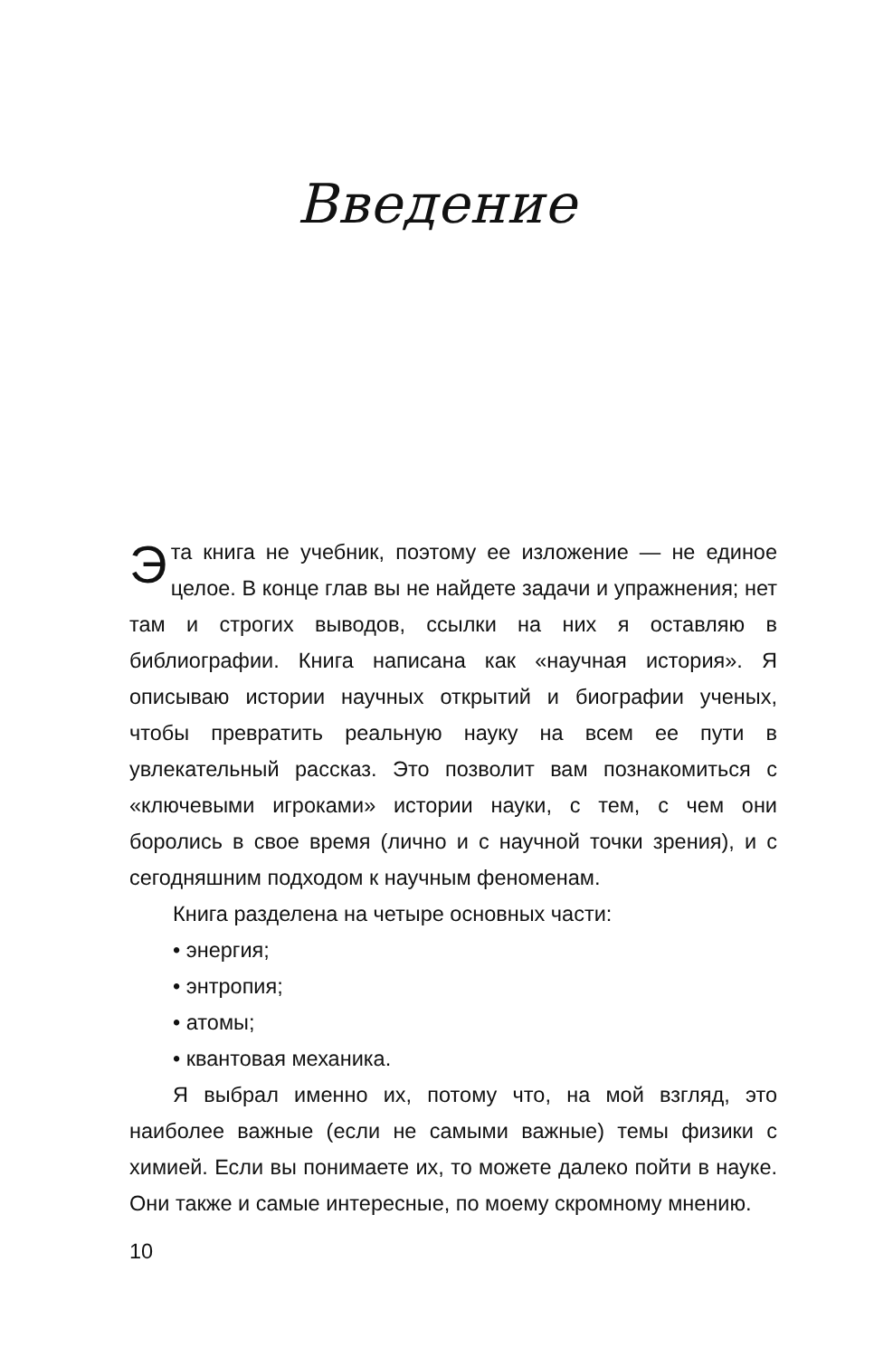Введение
Эта книга не учебник, поэтому ее изложение — не единое целое. В конце глав вы не найдете задачи и упражнения; нет там и строгих выводов, ссылки на них я оставляю в библиографии. Книга написана как «научная история». Я описываю истории научных открытий и биографии ученых, чтобы превратить реальную науку на всем ее пути в увлекательный рассказ. Это позволит вам познакомиться с «ключевыми игроками» истории науки, с тем, с чем они боролись в свое время (лично и с научной точки зрения), и с сегодняшним подходом к научным феноменам.
Книга разделена на четыре основных части:
• энергия;
• энтропия;
• атомы;
• квантовая механика.
Я выбрал именно их, потому что, на мой взгляд, это наиболее важные (если не самыми важные) темы физики с химией. Если вы понимаете их, то можете далеко пойти в науке. Они также и самые интересные, по моему скромному мнению.
10